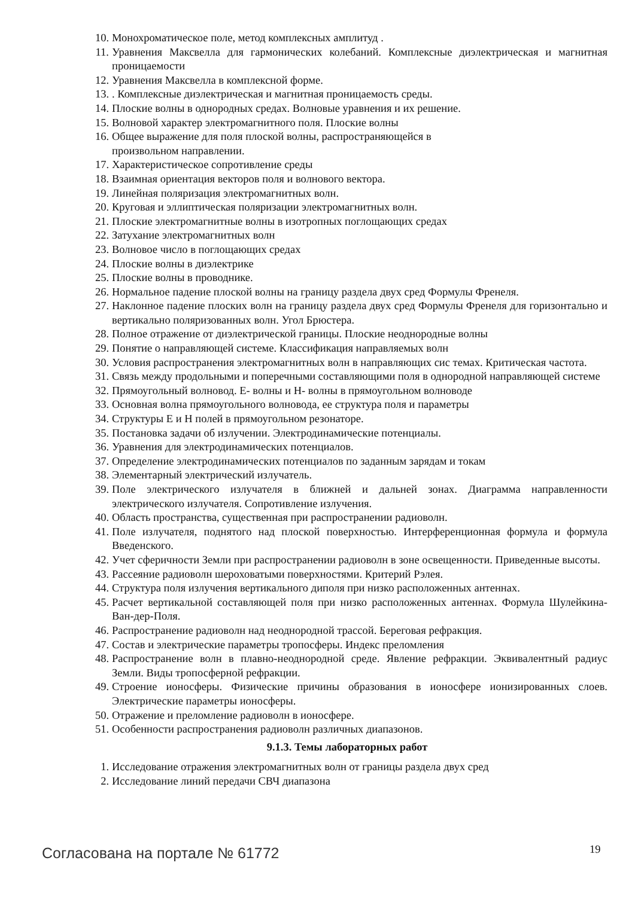10. Монохроматическое поле, метод комплексных амплитуд .
11. Уравнения Максвелла для гармонических колебаний. Комплексные диэлектрическая и магнитная проницаемости
12. Уравнения Максвелла в комплексной форме.
13.. Комплексные диэлектрическая и магнитная проницаемость среды.
14. Плоские волны в однородных средах. Волновые уравнения и их решение.
15. Волновой характер электромагнитного поля. Плоские волны
16. Общее выражение для поля плоской волны, распространяющейся в
произвольном направлении.
17. Характеристическое сопротивление среды
18. Взаимная ориентация векторов поля и волнового вектора.
19. Линейная поляризация электромагнитных волн.
20. Круговая и эллиптическая поляризации электромагнитных волн.
21. Плоские электромагнитные волны в изотропных поглощающих средах
22. Затухание электромагнитных волн
23. Волновое число в поглощающих средах
24. Плоские волны в диэлектрике
25. Плоские волны в проводнике.
26. Нормальное падение плоской волны на границу раздела двух сред Формулы Френеля.
27. Наклонное падение плоских волн на границу раздела двух сред Формулы Френеля для горизонтально и вертикально поляризованных волн. Угол Брюстера.
28. Полное отражение от диэлектрической границы. Плоские неоднородные волны
29. Понятие о направляющей системе. Классификация направляемых волн
30. Условия распространения электромагнитных волн в направляющих сис темах. Критическая частота.
31. Связь между продольными и поперечными составляющими поля в однородной направляющей системе
32. Прямоугольный волновод. Е- волны и Н- волны в прямоугольном волноводе
33. Основная волна прямоугольного волновода, ее структура поля и параметры
34. Структуры Е и Н полей в прямоугольном резонаторе.
35. Постановка задачи об излучении. Электродинамические потенциалы.
36. Уравнения для электродинамических потенциалов.
37. Определение электродинамических потенциалов по заданным зарядам и токам
38. Элементарный электрический излучатель.
39. Поле электрического излучателя в ближней и дальней зонах. Диаграмма направленности электрического излучателя. Сопротивление излучения.
40. Область пространства, существенная при распространении радиоволн.
41. Поле излучателя, поднятого над плоской поверхностью. Интерференционная формула и формула Введенского.
42. Учет сферичности Земли при распространении радиоволн в зоне освещенности. Приведенные высоты.
43. Рассеяние радиоволн шероховатыми поверхностями. Критерий Рэлея.
44. Структура поля излучения вертикального диполя при низко расположенных антеннах.
45. Расчет вертикальной составляющей поля при низко расположенных антеннах. Формула Шулейкина-Ван-дер-Поля.
46. Распространение радиоволн над неоднородной трассой. Береговая рефракция.
47. Состав и электрические параметры тропосферы. Индекс преломления
48. Распространение волн в плавно-неоднородной среде. Явление рефракции. Эквивалентный радиус Земли. Виды тропосферной рефракции.
49. Строение ионосферы. Физические причины образования в ионосфере ионизированных слоев. Электрические параметры ионосферы.
50. Отражение и преломление радиоволн в ионосфере.
51. Особенности распространения радиоволн различных диапазонов.
9.1.3. Темы лабораторных работ
1. Исследование отражения электромагнитных волн от границы раздела двух сред
2. Исследование линий передачи СВЧ диапазона
Согласована на портале № 61772 19